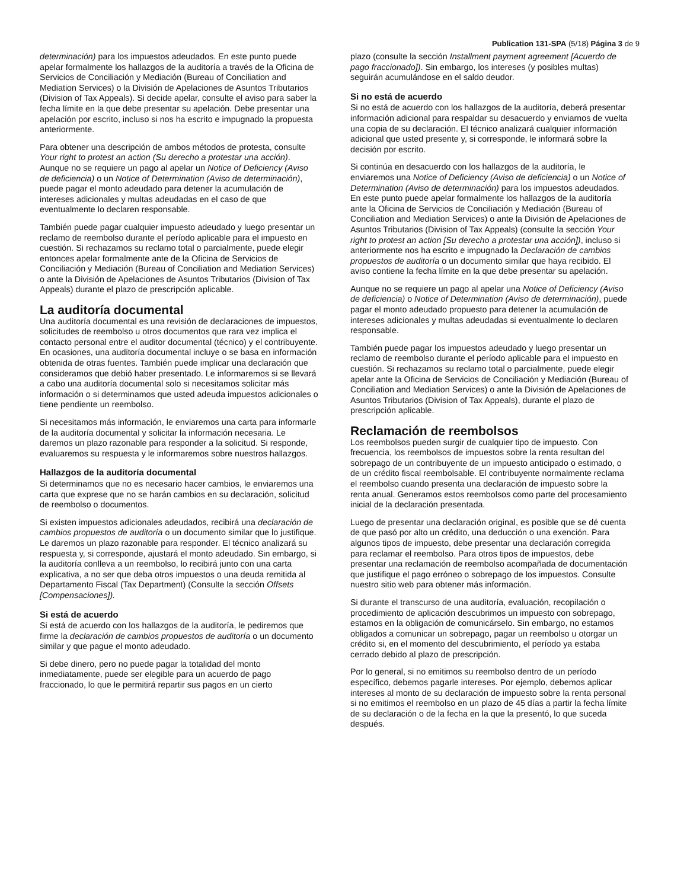Publication 131-SPA (5/18) Página 3 de 9
determinación) para los impuestos adeudados. En este punto puede apelar formalmente los hallazgos de la auditoría a través de la Oficina de Servicios de Conciliación y Mediación (Bureau of Conciliation and Mediation Services) o la División de Apelaciones de Asuntos Tributarios (Division of Tax Appeals). Si decide apelar, consulte el aviso para saber la fecha límite en la que debe presentar su apelación. Debe presentar una apelación por escrito, incluso si nos ha escrito e impugnado la propuesta anteriormente.
Para obtener una descripción de ambos métodos de protesta, consulte Your right to protest an action (Su derecho a protestar una acción). Aunque no se requiere un pago al apelar un Notice of Deficiency (Aviso de deficiencia) o un Notice of Determination (Aviso de determinación), puede pagar el monto adeudado para detener la acumulación de intereses adicionales y multas adeudadas en el caso de que eventualmente lo declaren responsable.
También puede pagar cualquier impuesto adeudado y luego presentar un reclamo de reembolso durante el período aplicable para el impuesto en cuestión. Si rechazamos su reclamo total o parcialmente, puede elegir entonces apelar formalmente ante de la Oficina de Servicios de Conciliación y Mediación (Bureau of Conciliation and Mediation Services) o ante la División de Apelaciones de Asuntos Tributarios (Division of Tax Appeals) durante el plazo de prescripción aplicable.
La auditoría documental
Una auditoría documental es una revisión de declaraciones de impuestos, solicitudes de reembolso u otros documentos que rara vez implica el contacto personal entre el auditor documental (técnico) y el contribuyente. En ocasiones, una auditoría documental incluye o se basa en información obtenida de otras fuentes. También puede implicar una declaración que consideramos que debió haber presentado. Le informaremos si se llevará a cabo una auditoría documental solo si necesitamos solicitar más información o si determinamos que usted adeuda impuestos adicionales o tiene pendiente un reembolso.
Si necesitamos más información, le enviaremos una carta para informarle de la auditoría documental y solicitar la información necesaria. Le daremos un plazo razonable para responder a la solicitud. Si responde, evaluaremos su respuesta y le informaremos sobre nuestros hallazgos.
Hallazgos de la auditoría documental
Si determinamos que no es necesario hacer cambios, le enviaremos una carta que exprese que no se harán cambios en su declaración, solicitud de reembolso o documentos.
Si existen impuestos adicionales adeudados, recibirá una declaración de cambios propuestos de auditoría o un documento similar que lo justifique. Le daremos un plazo razonable para responder. El técnico analizará su respuesta y, si corresponde, ajustará el monto adeudado. Sin embargo, si la auditoría conlleva a un reembolso, lo recibirá junto con una carta explicativa, a no ser que deba otros impuestos o una deuda remitida al Departamento Fiscal (Tax Department) (Consulte la sección Offsets [Compensaciones]).
Si está de acuerdo
Si está de acuerdo con los hallazgos de la auditoría, le pediremos que firme la declaración de cambios propuestos de auditoría o un documento similar y que pague el monto adeudado.
Si debe dinero, pero no puede pagar la totalidad del monto inmediatamente, puede ser elegible para un acuerdo de pago fraccionado, lo que le permitirá repartir sus pagos en un cierto
plazo (consulte la sección Installment payment agreement [Acuerdo de pago fraccionado]). Sin embargo, los intereses (y posibles multas) seguirán acumulándose en el saldo deudor.
Si no está de acuerdo
Si no está de acuerdo con los hallazgos de la auditoría, deberá presentar información adicional para respaldar su desacuerdo y enviarnos de vuelta una copia de su declaración. El técnico analizará cualquier información adicional que usted presente y, si corresponde, le informará sobre la decisión por escrito.
Si continúa en desacuerdo con los hallazgos de la auditoría, le enviaremos una Notice of Deficiency (Aviso de deficiencia) o un Notice of Determination (Aviso de determinación) para los impuestos adeudados. En este punto puede apelar formalmente los hallazgos de la auditoría ante la Oficina de Servicios de Conciliación y Mediación (Bureau of Conciliation and Mediation Services) o ante la División de Apelaciones de Asuntos Tributarios (Division of Tax Appeals) (consulte la sección Your right to protest an action [Su derecho a protestar una acción]), incluso si anteriormente nos ha escrito e impugnado la Declaración de cambios propuestos de auditoría o un documento similar que haya recibido. El aviso contiene la fecha límite en la que debe presentar su apelación.
Aunque no se requiere un pago al apelar una Notice of Deficiency (Aviso de deficiencia) o Notice of Determination (Aviso de determinación), puede pagar el monto adeudado propuesto para detener la acumulación de intereses adicionales y multas adeudadas si eventualmente lo declaren responsable.
También puede pagar los impuestos adeudado y luego presentar un reclamo de reembolso durante el período aplicable para el impuesto en cuestión. Si rechazamos su reclamo total o parcialmente, puede elegir apelar ante la Oficina de Servicios de Conciliación y Mediación (Bureau of Conciliation and Mediation Services) o ante la División de Apelaciones de Asuntos Tributarios (Division of Tax Appeals), durante el plazo de prescripción aplicable.
Reclamación de reembolsos
Los reembolsos pueden surgir de cualquier tipo de impuesto. Con frecuencia, los reembolsos de impuestos sobre la renta resultan del sobrepago de un contribuyente de un impuesto anticipado o estimado, o de un crédito fiscal reembolsable. El contribuyente normalmente reclama el reembolso cuando presenta una declaración de impuesto sobre la renta anual. Generamos estos reembolsos como parte del procesamiento inicial de la declaración presentada.
Luego de presentar una declaración original, es posible que se dé cuenta de que pasó por alto un crédito, una deducción o una exención. Para algunos tipos de impuesto, debe presentar una declaración corregida para reclamar el reembolso. Para otros tipos de impuestos, debe presentar una reclamación de reembolso acompañada de documentación que justifique el pago erróneo o sobrepago de los impuestos. Consulte nuestro sitio web para obtener más información.
Si durante el transcurso de una auditoría, evaluación, recopilación o procedimiento de aplicación descubrimos un impuesto con sobrepago, estamos en la obligación de comunicárselo. Sin embargo, no estamos obligados a comunicar un sobrepago, pagar un reembolso u otorgar un crédito si, en el momento del descubrimiento, el período ya estaba cerrado debido al plazo de prescripción.
Por lo general, si no emitimos su reembolso dentro de un período específico, debemos pagarle intereses. Por ejemplo, debemos aplicar intereses al monto de su declaración de impuesto sobre la renta personal si no emitimos el reembolso en un plazo de 45 días a partir la fecha límite de su declaración o de la fecha en la que la presentó, lo que suceda después.